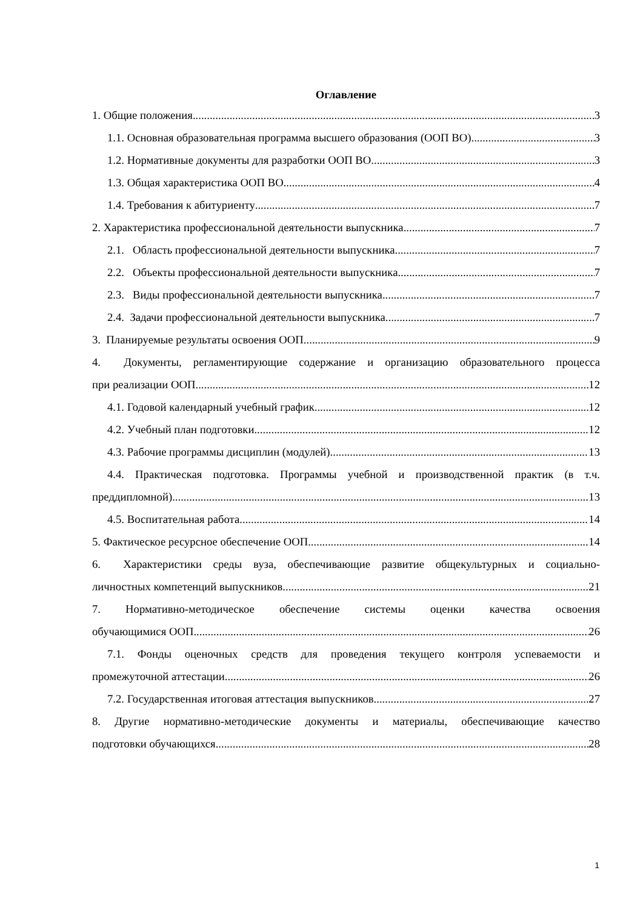Оглавление
1. Общие положения 3
1.1. Основная образовательная программа высшего образования (ООП ВО) 3
1.2. Нормативные документы для разработки ООП ВО 3
1.3. Общая характеристика ООП ВО 4
1.4. Требования к абитуриенту 7
2. Характеристика профессиональной деятельности выпускника 7
2.1. Область профессиональной деятельности выпускника 7
2.2. Объекты профессиональной деятельности выпускника 7
2.3. Виды профессиональной деятельности выпускника 7
2.4. Задачи профессиональной деятельности выпускника 7
3. Планируемые результаты освоения ООП 9
4. Документы, регламентирующие содержание и организацию образовательного процесса
при реализации ООП 12
4.1. Годовой календарный учебный график 12
4.2. Учебный план подготовки 12
4.3. Рабочие программы дисциплин (модулей) 13
4.4. Практическая подготовка. Программы учебной и производственной практик (в т.ч.
преддипломной) 13
4.5. Воспитательная работа 14
5. Фактическое ресурсное обеспечение ООП 14
6. Характеристики среды вуза, обеспечивающие развитие общекультурных и социально-
личностных компетенций выпускников 21
7. Нормативно-методическое обеспечение системы оценки качества освоения
обучающимися ООП 26
7.1. Фонды оценочных средств для проведения текущего контроля успеваемости и
промежуточной аттестации 26
7.2. Государственная итоговая аттестация выпускников 27
8. Другие нормативно-методические документы и материалы, обеспечивающие качество
подготовки обучающихся 28
1